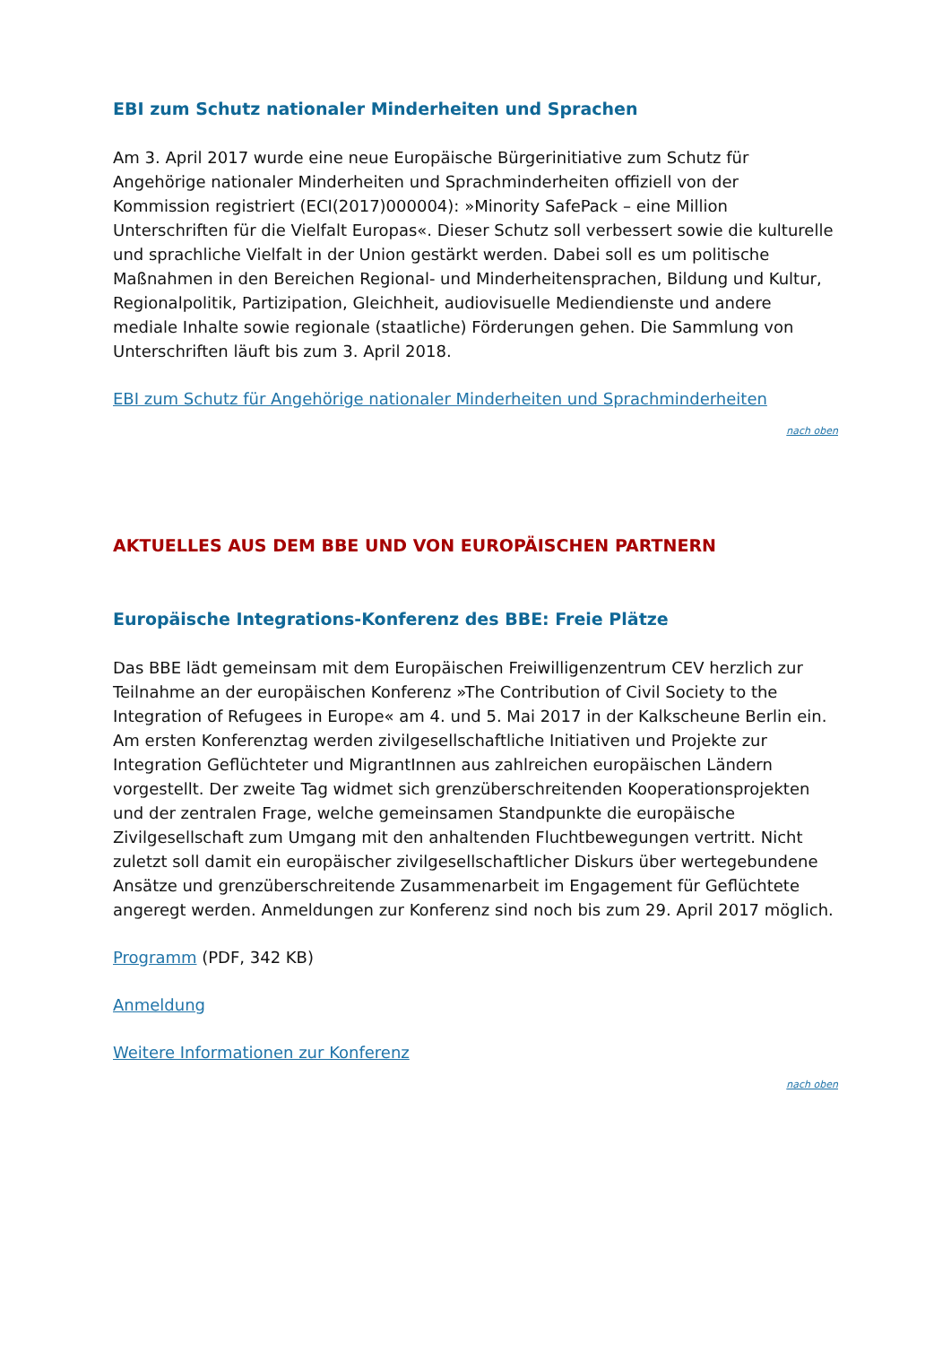EBI zum Schutz nationaler Minderheiten und Sprachen
Am 3. April 2017 wurde eine neue Europäische Bürgerinitiative zum Schutz für Angehörige nationaler Minderheiten und Sprachminderheiten offiziell von der Kommission registriert (ECI(2017)000004): »Minority SafePack – eine Million Unterschriften für die Vielfalt Europas«. Dieser Schutz soll verbessert sowie die kulturelle und sprachliche Vielfalt in der Union gestärkt werden. Dabei soll es um politische Maßnahmen in den Bereichen Regional- und Minderheitensprachen, Bildung und Kultur, Regionalpolitik, Partizipation, Gleichheit, audiovisuelle Mediendienste und andere mediale Inhalte sowie regionale (staatliche) Förderungen gehen. Die Sammlung von Unterschriften läuft bis zum 3. April 2018.
EBI zum Schutz für Angehörige nationaler Minderheiten und Sprachminderheiten
nach oben
AKTUELLES AUS DEM BBE UND VON EUROPÄISCHEN PARTNERN
Europäische Integrations-Konferenz des BBE: Freie Plätze
Das BBE lädt gemeinsam mit dem Europäischen Freiwilligenzentrum CEV herzlich zur Teilnahme an der europäischen Konferenz »The Contribution of Civil Society to the Integration of Refugees in Europe« am 4. und 5. Mai 2017 in der Kalkscheune Berlin ein. Am ersten Konferenztag werden zivilgesellschaftliche Initiativen und Projekte zur Integration Geflüchteter und MigrantInnen aus zahlreichen europäischen Ländern vorgestellt. Der zweite Tag widmet sich grenzüberschreitenden Kooperationsprojekten und der zentralen Frage, welche gemeinsamen Standpunkte die europäische Zivilgesellschaft zum Umgang mit den anhaltenden Fluchtbewegungen vertritt. Nicht zuletzt soll damit ein europäischer zivilgesellschaftlicher Diskurs über wertegebundene Ansätze und grenzüberschreitende Zusammenarbeit im Engagement für Geflüchtete angeregt werden. Anmeldungen zur Konferenz sind noch bis zum 29. April 2017 möglich.
Programm (PDF, 342 KB)
Anmeldung
Weitere Informationen zur Konferenz
nach oben